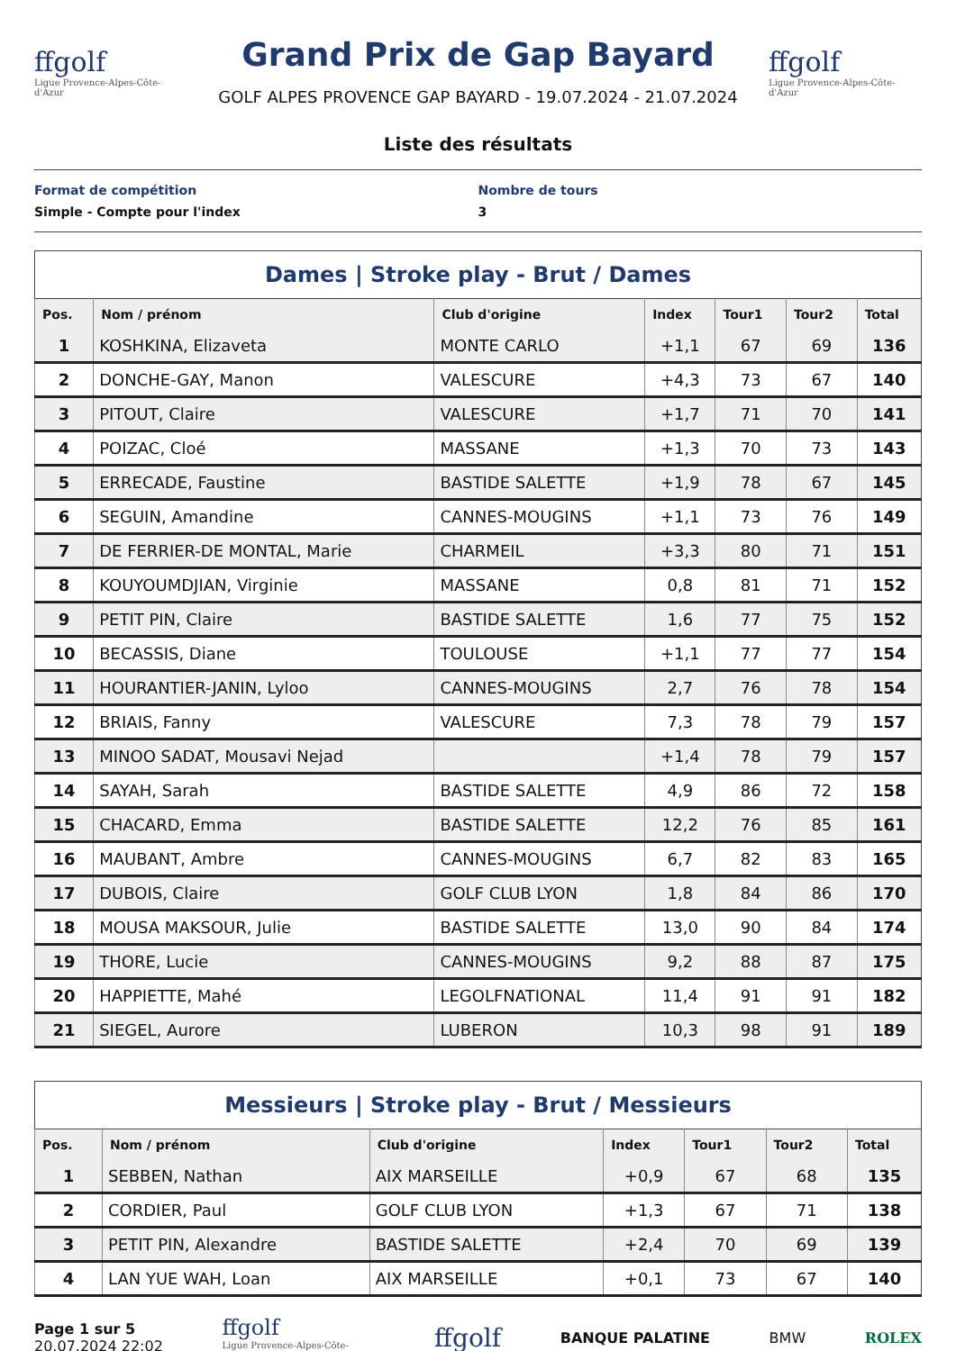ffgolf
Ligue Provence-Alpes-Côte-d'Azur
Grand Prix de Gap Bayard
GOLF ALPES PROVENCE GAP BAYARD - 19.07.2024 - 21.07.2024
ffgolf
Ligue Provence-Alpes-Côte-d'Azur
Liste des résultats
Format de compétition
Simple - Compte pour l'index
Nombre de tours
3
Dames | Stroke play - Brut / Dames
| Pos. | Nom / prénom | Club d'origine | Index | Tour1 | Tour2 | Total |
| --- | --- | --- | --- | --- | --- | --- |
| 1 | KOSHKINA, Elizaveta | MONTE CARLO | +1,1 | 67 | 69 | 136 |
| 2 | DONCHE-GAY, Manon | VALESCURE | +4,3 | 73 | 67 | 140 |
| 3 | PITOUT, Claire | VALESCURE | +1,7 | 71 | 70 | 141 |
| 4 | POIZAC, Cloé | MASSANE | +1,3 | 70 | 73 | 143 |
| 5 | ERRECADE, Faustine | BASTIDE SALETTE | +1,9 | 78 | 67 | 145 |
| 6 | SEGUIN, Amandine | CANNES-MOUGINS | +1,1 | 73 | 76 | 149 |
| 7 | DE FERRIER-DE MONTAL, Marie | CHARMEIL | +3,3 | 80 | 71 | 151 |
| 8 | KOUYOUMDJIAN, Virginie | MASSANE | 0,8 | 81 | 71 | 152 |
| 9 | PETIT PIN, Claire | BASTIDE SALETTE | 1,6 | 77 | 75 | 152 |
| 10 | BECASSIS, Diane | TOULOUSE | +1,1 | 77 | 77 | 154 |
| 11 | HOURANTIER-JANIN, Lyloo | CANNES-MOUGINS | 2,7 | 76 | 78 | 154 |
| 12 | BRIAIS, Fanny | VALESCURE | 7,3 | 78 | 79 | 157 |
| 13 | MINOO SADAT, Mousavi Nejad | | +1,4 | 78 | 79 | 157 |
| 14 | SAYAH, Sarah | BASTIDE SALETTE | 4,9 | 86 | 72 | 158 |
| 15 | CHACARD, Emma | BASTIDE SALETTE | 12,2 | 76 | 85 | 161 |
| 16 | MAUBANT, Ambre | CANNES-MOUGINS | 6,7 | 82 | 83 | 165 |
| 17 | DUBOIS, Claire | GOLF CLUB LYON | 1,8 | 84 | 86 | 170 |
| 18 | MOUSA MAKSOUR, Julie | BASTIDE SALETTE | 13,0 | 90 | 84 | 174 |
| 19 | THORE, Lucie | CANNES-MOUGINS | 9,2 | 88 | 87 | 175 |
| 20 | HAPPIETTE, Mahé | LEGOLFNATIONAL | 11,4 | 91 | 91 | 182 |
| 21 | SIEGEL, Aurore | LUBERON | 10,3 | 98 | 91 | 189 |
Messieurs | Stroke play - Brut / Messieurs
| Pos. | Nom / prénom | Club d'origine | Index | Tour1 | Tour2 | Total |
| --- | --- | --- | --- | --- | --- | --- |
| 1 | SEBBEN, Nathan | AIX MARSEILLE | +0,9 | 67 | 68 | 135 |
| 2 | CORDIER, Paul | GOLF CLUB LYON | +1,3 | 67 | 71 | 138 |
| 3 | PETIT PIN, Alexandre | BASTIDE SALETTE | +2,4 | 70 | 69 | 139 |
| 4 | LAN YUE WAH, Loan | AIX MARSEILLE | +0,1 | 73 | 67 | 140 |
Page 1 sur 5
20.07.2024 22:02
ffgolf
Ligue Provence-Alpes-Côte-d'Azur
ffgolf
BANQUE PALATINE BMW ROLEX